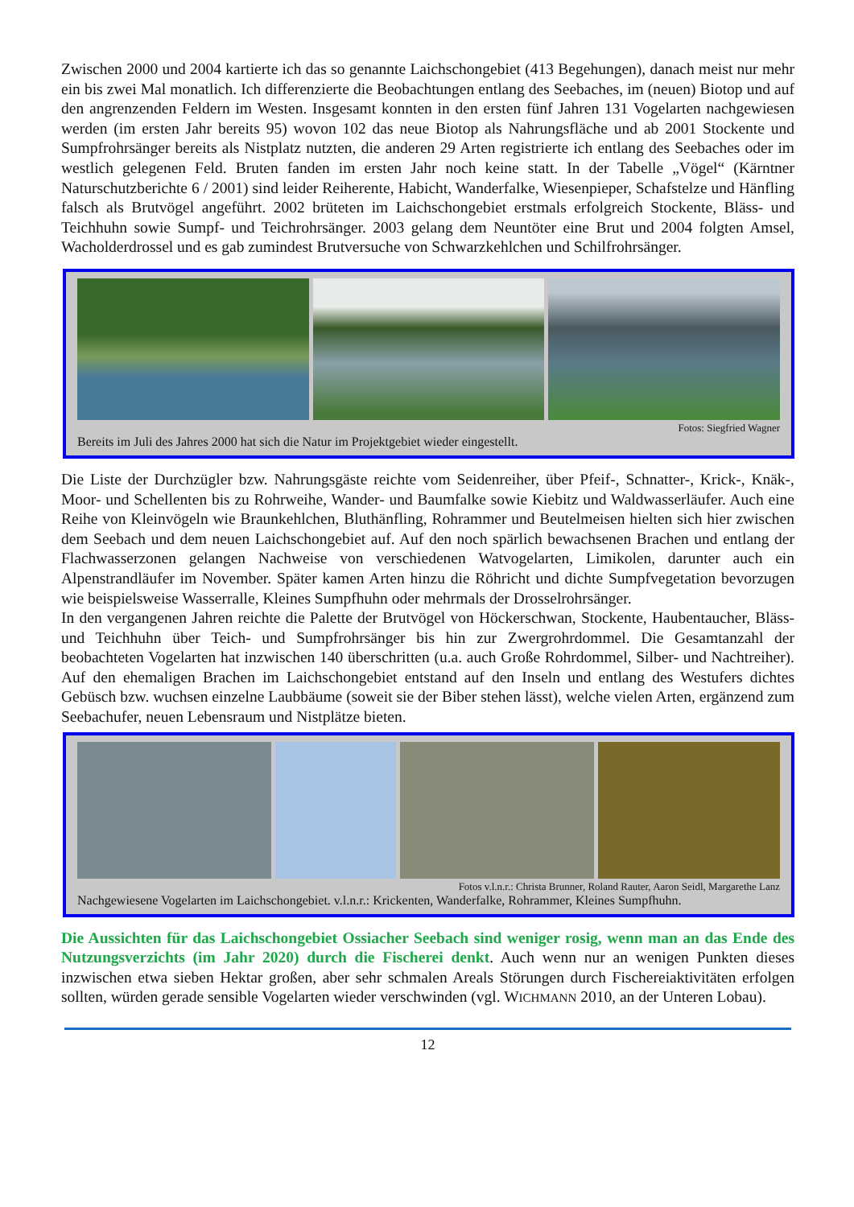Zwischen 2000 und 2004 kartierte ich das so genannte Laichschongebiet (413 Begehungen), danach meist nur mehr ein bis zwei Mal monatlich. Ich differenzierte die Beobachtungen entlang des Seebaches, im (neuen) Biotop und auf den angrenzenden Feldern im Westen. Insgesamt konnten in den ersten fünf Jahren 131 Vogelarten nachgewiesen werden (im ersten Jahr bereits 95) wovon 102 das neue Biotop als Nahrungsfläche und ab 2001 Stockente und Sumpfrohrsänger bereits als Nistplatz nutzten, die anderen 29 Arten registrierte ich entlang des Seebaches oder im westlich gelegenen Feld. Bruten fanden im ersten Jahr noch keine statt. In der Tabelle „Vögel“ (Kärntner Naturschutzberichte 6 / 2001) sind leider Reiherente, Habicht, Wanderfalke, Wiesenpieper, Schafstelze und Hänfling falsch als Brutvögel angeführt. 2002 brüteten im Laichschongebiet erstmals erfolgreich Stockente, Bläss- und Teichhuhn sowie Sumpf- und Teichrohrsänger. 2003 gelang dem Neuntöter eine Brut und 2004 folgten Amsel, Wacholderdrossel und es gab zumindest Brutversuche von Schwarzkehlchen und Schilfrohrsänger.
Fotos: Siegfried Wagner
Bereits im Juli des Jahres 2000 hat sich die Natur im Projektgebiet wieder eingestellt.
Die Liste der Durchzügler bzw. Nahrungsgäste reichte vom Seidenreiher, über Pfeif-, Schnatter-, Krick-, Knäk-, Moor- und Schellenten bis zu Rohrweihe, Wander- und Baumfalke sowie Kiebitz und Waldwasserläufer. Auch eine Reihe von Kleinvögeln wie Braunkehlchen, Bluthänfling, Rohrammer und Beutelmeisen hielten sich hier zwischen dem Seebach und dem neuen Laichschongebiet auf. Auf den noch spärlich bewachsenen Brachen und entlang der Flachwasserzonen gelangen Nachweise von verschiedenen Watvogelarten, Limikolen, darunter auch ein Alpenstrandläufer im November. Später kamen Arten hinzu die Röhricht und dichte Sumpfvegetation bevorzugen wie beispielsweise Wasserralle, Kleines Sumpfhuhn oder mehrmals der Drosselrohrsänger.
In den vergangenen Jahren reichte die Palette der Brutvögel von Höckerschwan, Stockente, Haubentaucher, Bläss- und Teichhuhn über Teich- und Sumpfrohrsänger bis hin zur Zwergrohrdommel. Die Gesamtanzahl der beobachteten Vogelarten hat inzwischen 140 überschritten (u.a. auch Große Rohrdommel, Silber- und Nachtreiher). Auf den ehemaligen Brachen im Laichschongebiet entstand auf den Inseln und entlang des Westufers dichtes Gebüsch bzw. wuchsen einzelne Laubbäume (soweit sie der Biber stehen lässt), welche vielen Arten, ergänzend zum Seebachufer, neuen Lebensraum und Nistplätze bieten.
Fotos v.l.n.r.: Christa Brunner, Roland Rauter, Aaron Seidl, Margarethe Lanz
Nachgewiesene Vogelarten im Laichschongebiet. v.l.n.r.: Krickenten, Wanderfalke, Rohrammer, Kleines Sumpfhuhn.
Die Aussichten für das Laichschongebiet Ossiacher Seebach sind weniger rosig, wenn man an das Ende des Nutzungsverzichts (im Jahr 2020) durch die Fischerei denkt. Auch wenn nur an wenigen Punkten dieses inzwischen etwa sieben Hektar großen, aber sehr schmalen Areals Störungen durch Fischereiaktivitäten erfolgen sollten, würden gerade sensible Vogelarten wieder verschwinden (vgl. WICHMANN 2010, an der Unteren Lobau).
12